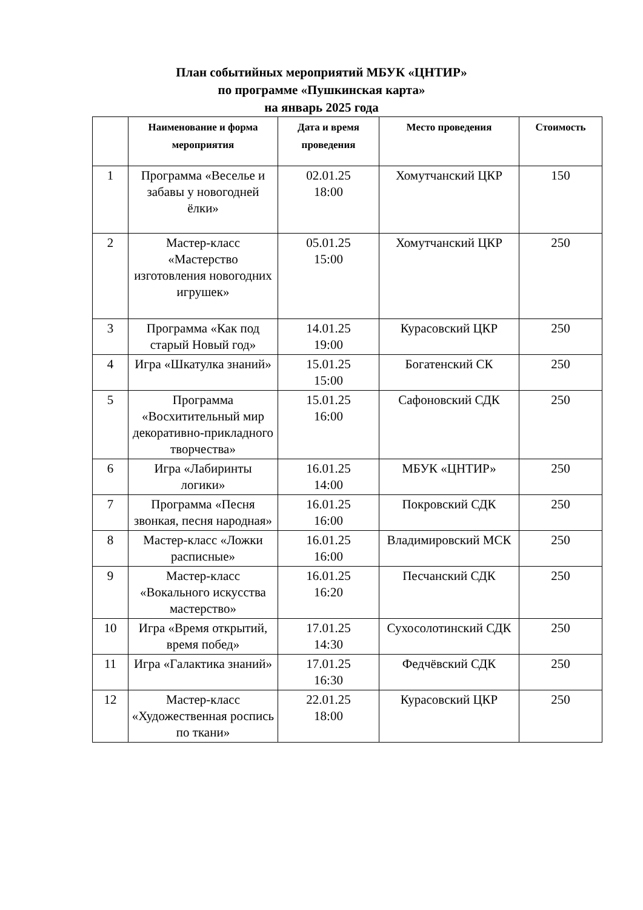План событийных мероприятий МБУК «ЦНТИР»
по программе «Пушкинская карта»
на январь 2025 года
| | Наименование и форма мероприятия | Дата и время проведения | Место проведения | Стоимость |
| --- | --- | --- | --- | --- |
| 1 | Программа «Веселье и забавы у новогодней ёлки» | 02.01.25 18:00 | Хомутчанский ЦКР | 150 |
| 2 | Мастер-класс «Мастерство изготовления новогодних игрушек» | 05.01.25 15:00 | Хомутчанский ЦКР | 250 |
| 3 | Программа «Как под старый Новый год» | 14.01.25 19:00 | Курасовский ЦКР | 250 |
| 4 | Игра «Шкатулка знаний» | 15.01.25 15:00 | Богатенский СК | 250 |
| 5 | Программа «Восхитительный мир декоративно-прикладного творчества» | 15.01.25 16:00 | Сафоновский СДК | 250 |
| 6 | Игра «Лабиринты логики» | 16.01.25 14:00 | МБУК «ЦНТИР» | 250 |
| 7 | Программа «Песня звонкая, песня народная» | 16.01.25 16:00 | Покровский СДК | 250 |
| 8 | Мастер-класс «Ложки расписные» | 16.01.25 16:00 | Владимировский МСК | 250 |
| 9 | Мастер-класс «Вокального искусства мастерство» | 16.01.25 16:20 | Песчанский СДК | 250 |
| 10 | Игра «Время открытий, время побед» | 17.01.25 14:30 | Сухосолотинский СДК | 250 |
| 11 | Игра «Галактика знаний» | 17.01.25 16:30 | Федчёвский СДК | 250 |
| 12 | Мастер-класс «Художественная роспись по ткани» | 22.01.25 18:00 | Курасовский ЦКР | 250 |